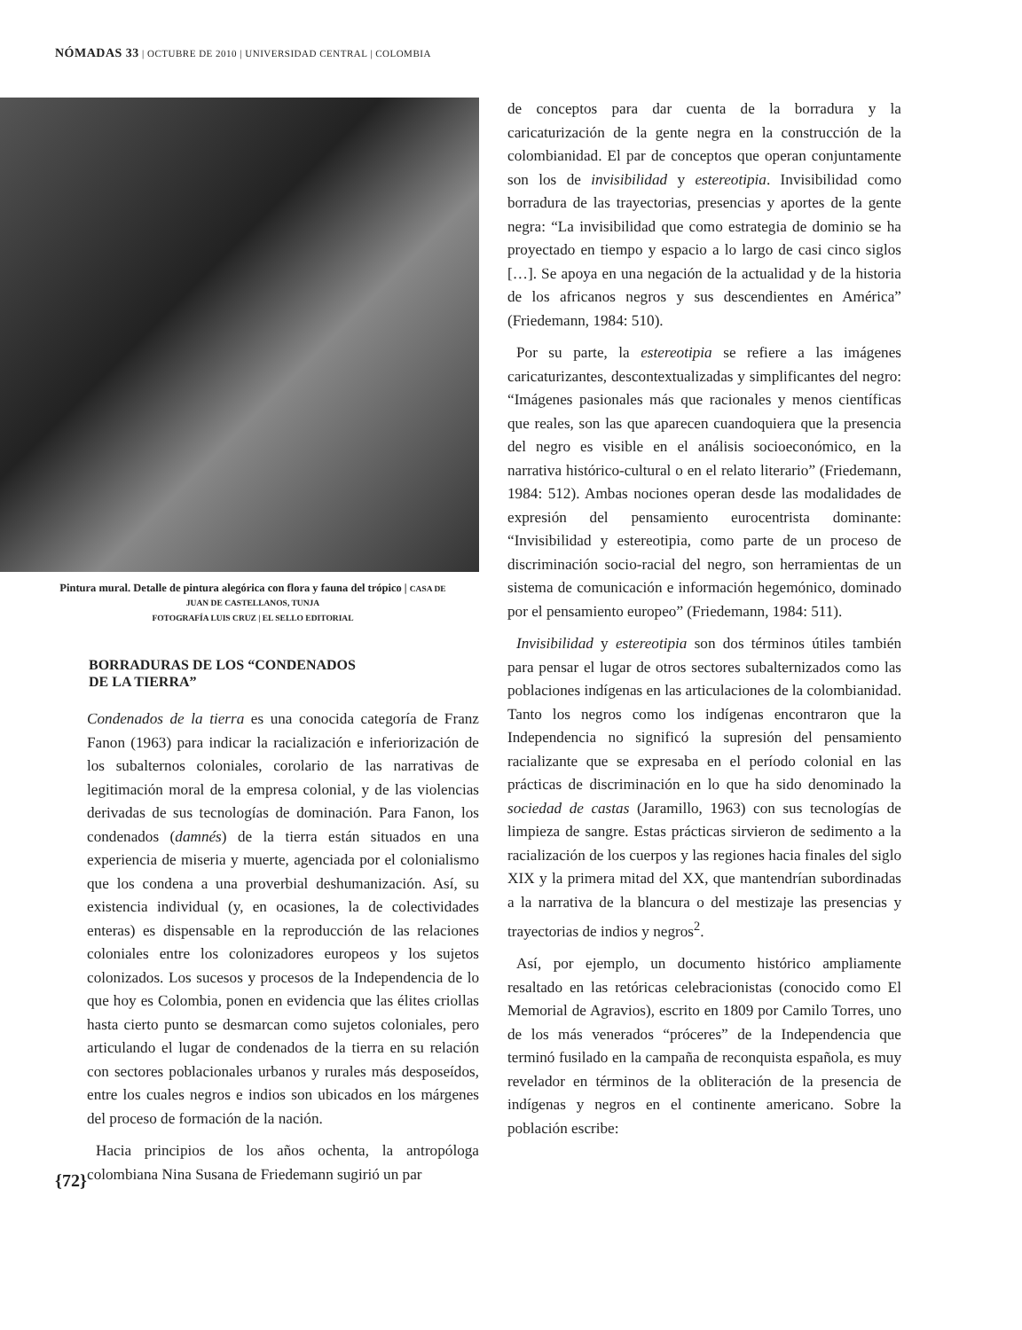NÓMADAS 33 | OCTUBRE DE 2010 | UNIVERSIDAD CENTRAL | COLOMBIA
Pintura mural. Detalle de pintura alegórica con flora y fauna del trópico | CASA DE JUAN DE CASTELLANOS, TUNJA
FOTOGRAFÍA LUIS CRUZ | EL SELLO EDITORIAL
BORRADURAS DE LOS “CONDENADOS
DE LA TIERRA”
Condenados de la tierra es una conocida categoría de Franz Fanon (1963) para indicar la racialización e inferiorización de los subalternos coloniales, corolario de las narrativas de legitimación moral de la empresa colonial, y de las violencias derivadas de sus tecnologías de dominación. Para Fanon, los condenados (damnés) de la tierra están situados en una experiencia de miseria y muerte, agenciada por el colonialismo que los condena a una proverbial deshumanización. Así, su existencia individual (y, en ocasiones, la de colectividades enteras) es dispensable en la reproducción de las relaciones coloniales entre los colonizadores europeos y los sujetos colonizados. Los sucesos y procesos de la Independencia de lo que hoy es Colombia, ponen en evidencia que las élites criollas hasta cierto punto se desmarcan como sujetos coloniales, pero articulando el lugar de condenados de la tierra en su relación con sectores poblacionales urbanos y rurales más desposeídos, entre los cuales negros e indios son ubicados en los márgenes del proceso de formación de la nación.
Hacia principios de los años ochenta, la antropóloga colombiana Nina Susana de Friedemann sugirió un par
de conceptos para dar cuenta de la borradura y la caricaturización de la gente negra en la construcción de la colombianidad. El par de conceptos que operan conjuntamente son los de invisibilidad y estereotipia. Invisibilidad como borradura de las trayectorias, presencias y aportes de la gente negra: “La invisibilidad que como estrategia de dominio se ha proyectado en tiempo y espacio a lo largo de casi cinco siglos […]. Se apoya en una negación de la actualidad y de la historia de los africanos negros y sus descendientes en América” (Friedemann, 1984: 510).
Por su parte, la estereotipia se refiere a las imágenes caricaturizantes, descontextualizadas y simplificantes del negro: “Imágenes pasionales más que racionales y menos científicas que reales, son las que aparecen cuandoquiera que la presencia del negro es visible en el análisis socioeconómico, en la narrativa histórico-cultural o en el relato literario” (Friedemann, 1984: 512). Ambas nociones operan desde las modalidades de expresión del pensamiento eurocentrista dominante: “Invisibilidad y estereotipia, como parte de un proceso de discriminación socio-racial del negro, son herramientas de un sistema de comunicación e información hegemónico, dominado por el pensamiento europeo” (Friedemann, 1984: 511).
Invisibilidad y estereotipia son dos términos útiles también para pensar el lugar de otros sectores subalternizados como las poblaciones indígenas en las articulaciones de la colombianidad. Tanto los negros como los indígenas encontraron que la Independencia no significó la supresión del pensamiento racializante que se expresaba en el período colonial en las prácticas de discriminación en lo que ha sido denominado la sociedad de castas (Jaramillo, 1963) con sus tecnologías de limpieza de sangre. Estas prácticas sirvieron de sedimento a la racialización de los cuerpos y las regiones hacia finales del siglo XIX y la primera mitad del XX, que mantendrían subordinadas a la narrativa de la blancura o del mestizaje las presencias y trayectorias de indios y negros<sup>2</sup>.
Así, por ejemplo, un documento histórico ampliamente resaltado en las retóricas celebracionistas (conocido como El Memorial de Agravios), escrito en 1809 por Camilo Torres, uno de los más venerados “próceres” de la Independencia que terminó fusilado en la campaña de reconquista española, es muy revelador en términos de la obliteración de la presencia de indígenas y negros en el continente americano. Sobre la población escribe:
{72}